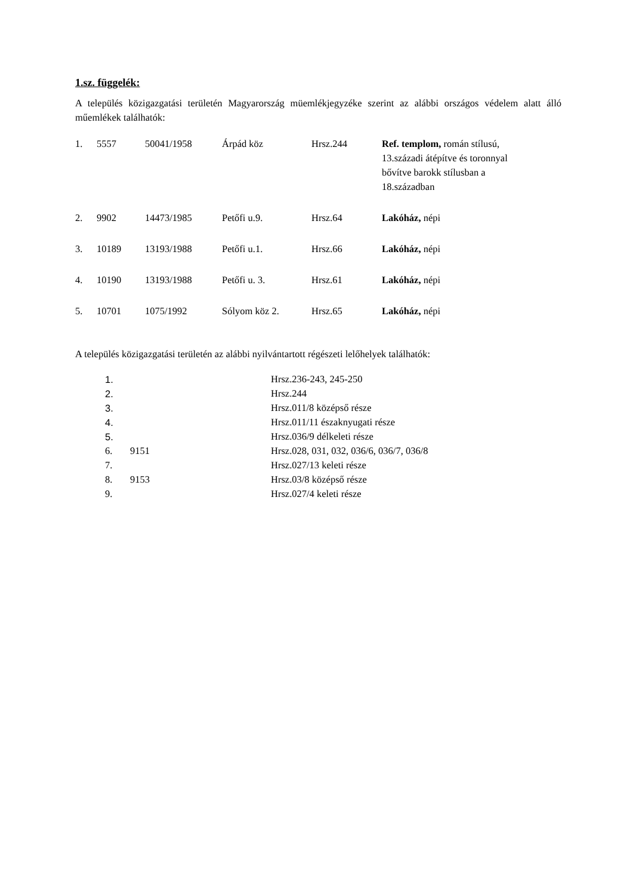1.sz. függelék:
A település közigazgatási területén Magyarország müemlékjegyzéke szerint az alábbi országos védelem alatt álló műemlékek találhatók:
| 1. | 5557 | 50041/1958 | Árpád köz | Hrsz.244 | Ref. templom, román stílusú, 13.századi átépítve és toronnyal bővítve barokk stílusban a 18.században |
| 2. | 9902 | 14473/1985 | Petőfi u.9. | Hrsz.64 | Lakóház, népi |
| 3. | 10189 | 13193/1988 | Petőfi u.1. | Hrsz.66 | Lakóház, népi |
| 4. | 10190 | 13193/1988 | Petőfi u. 3. | Hrsz.61 | Lakóház, népi |
| 5. | 10701 | 1075/1992 | Sólyom köz 2. | Hrsz.65 | Lakóház, népi |
A település közigazgatási területén az alábbi nyilvántartott régészeti lelőhelyek találhatók:
| 1. | | Hrsz.236-243, 245-250 |
| 2. | | Hrsz.244 |
| 3. | | Hrsz.011/8 középső része |
| 4. | | Hrsz.011/11 északnyugati része |
| 5. | | Hrsz.036/9 délkeleti része |
| 6. | 9151 | Hrsz.028, 031, 032, 036/6, 036/7, 036/8 |
| 7. | | Hrsz.027/13 keleti része |
| 8. | 9153 | Hrsz.03/8 középső része |
| 9. | | Hrsz.027/4 keleti része |